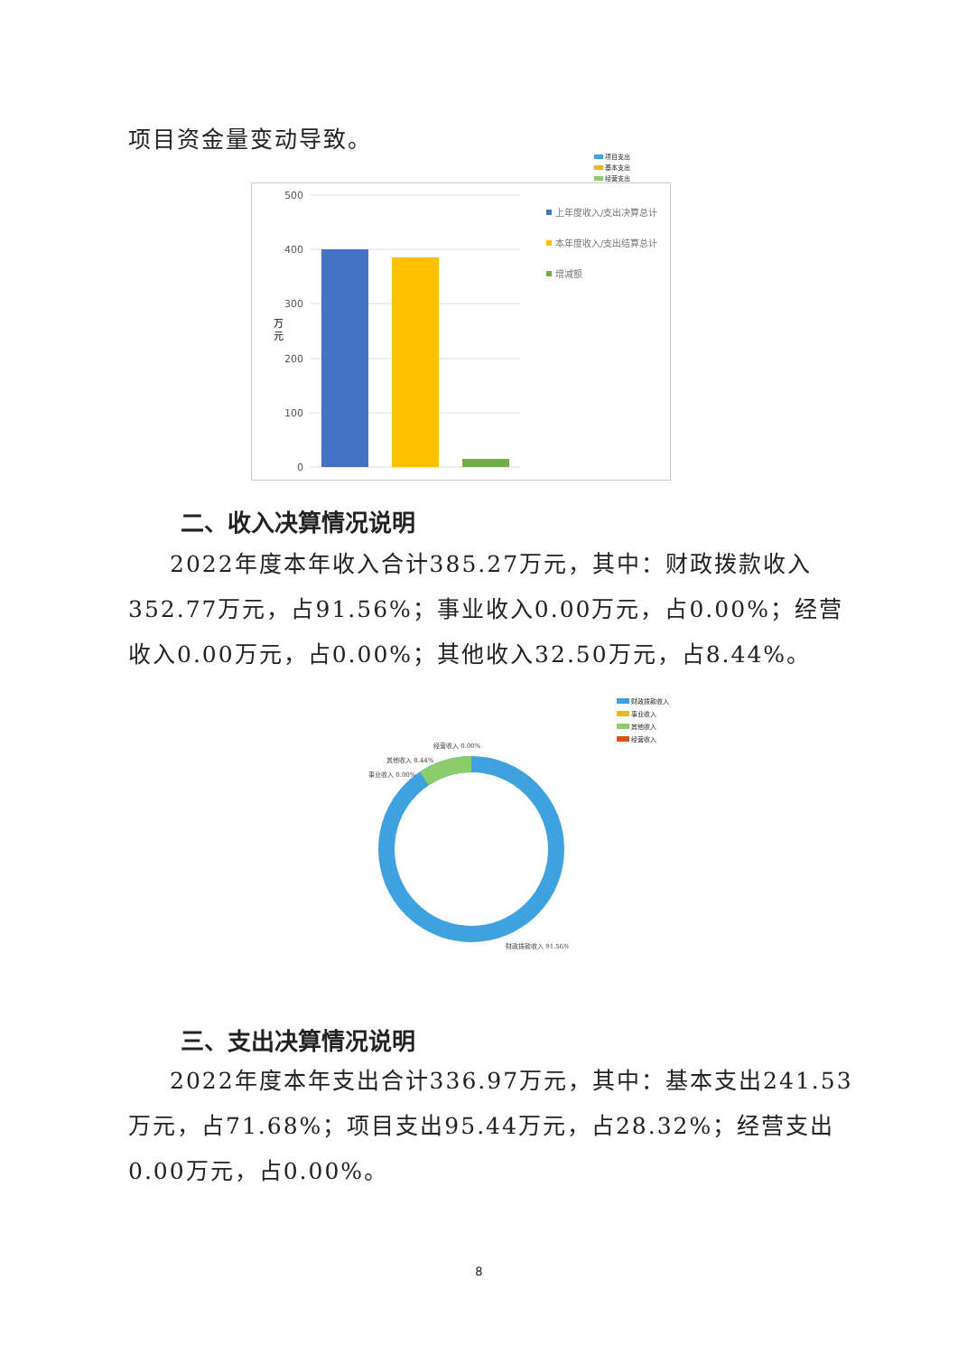项目资金量变动导致。
项目支出
基本支出
经营支出
500
400
300
200
100
0
万
元
上年度收入/支出决算总计
本年度收入/支出结算总计
增减额
二、收入决算情况说明
2022年度本年收入合计385.27万元，其中：财政拨款收入352.77万元，占91.56%；事业收入0.00万元，占0.00%；经营收入0.00万元，占0.00%；其他收入32.50万元，占8.44%。
财政拨款收入
事业收入
其他收入
经营收入
经营收入 0.00%
其他收入 8.44%
事业收入 0.00%
财政拨款收入 91.56%
三、支出决算情况说明
2022年度本年支出合计336.97万元，其中：基本支出241.53万元，占71.68%；项目支出95.44万元，占28.32%；经营支出0.00万元，占0.00%。
8